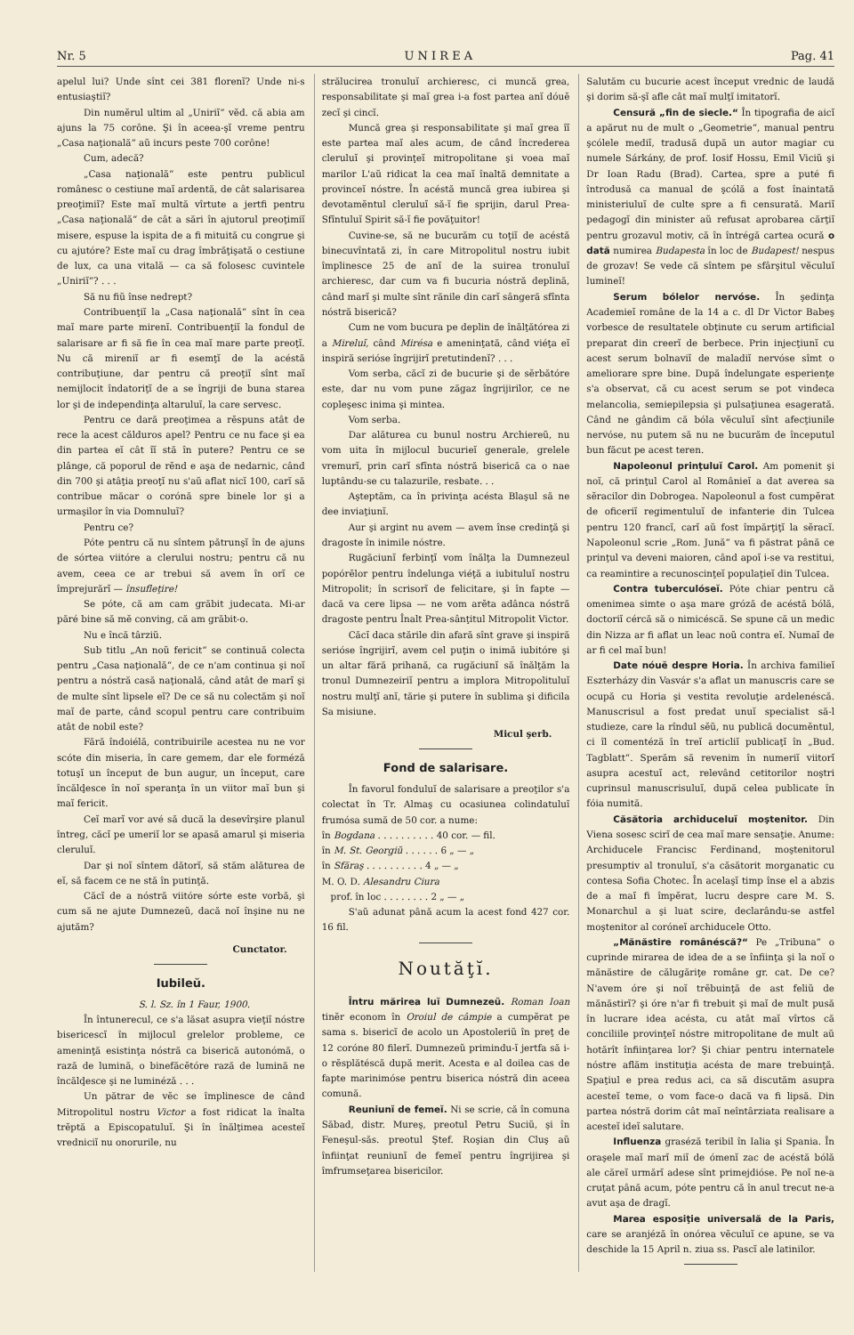Nr. 5 U N I R E A Pag. 41
apelul lui? Unde sînt cei 381 florenĭ? Unde ni-s entusiaştiĭ?
Din numĕrul ultim al „Uniriĭ“ vĕd. că abia am ajuns la 75 corône. Şi în aceea-şĭ vreme pentru „Casa naţională“ aŭ incurs peste 700 corône!
Cum, adecă?
„Casa naţională“ este pentru publicul românesc o cestiune maĭ ardentă, de cât salarisarea preoţimiĭ? Este maĭ multă vîrtute a jertfi pentru „Casa naţională“ de cât a sări în ajutorul preoţimiĭ misere, espuse la ispita de a fi mituită cu congrue şi cu ajutóre? Este maĭ cu drag îmbrăţişată o cestiune de lux, ca una vitală — ca să folosesc cuvintele „Uniriĭ“? . . .
Să nu fiŭ înse nedrept?
Contribuenţiĭ la „Casa naţională“ sînt în cea maĭ mare parte mirenĭ. Contribuenţiĭ la fondul de salarisare ar fi să fie în cea maĭ mare parte preoţĭ. Nu că mireniĭ ar fi esemţĭ de la acéstă contribuţiune, dar pentru că preoţiĭ sînt maĭ nemijlocit îndatoriţĭ de a se îngriji de buna starea lor şi de independinţa altaruluĭ, la care servesc.
Pentru ce dară preoţimea a rĕspuns atât de rece la acest călduros apel? Pentru ce nu face şi ea din partea eĭ cât îĭ stă în putere? Pentru ce se plânge, că poporul de rĕnd e aşa de nedarnic, când din 700 şi atâţia preoţĭ nu s'aŭ aflat nicĭ 100, carĭ să contribue măcar o corónă spre binele lor şi a urmaşilor în via Domnuluĭ?
Pentru ce?
Póte pentru că nu sîntem pătrunşĭ în de ajuns de sórtea viitóre a clerului nostru; pentru că nu avem, ceea ce ar trebui să avem în orĭ ce împrejurărĭ — însufleţire!
Se póte, că am cam grăbit judecata. Mi-ar păré bine să mĕ conving, că am grăbit-o.
Nu e încă târziŭ.
Sub titlu „An noŭ fericit“ se continuă colecta pentru „Casa naţională“, de ce n'am continua şi noĭ pentru a nóstră casă naţională, când atât de marĭ şi de multe sînt lipsele eĭ? De ce să nu colectăm şi noĭ maĭ de parte, când scopul pentru care contribuim atât de nobil este?
Fără îndoiélă, contribuirile acestea nu ne vor scóte din miseria, în care gemem, dar ele formézǎ totuşĭ un început de bun augur, un început, care încălḑesce în noĭ speranţa în un viitor maĭ bun şi maĭ fericit.
Ceĭ marĭ vor avé să ducă la desevîrşire planul întreg, căcĭ pe umeriĭ lor se apasă amarul şi miseria cleruluĭ.
Dar şi noĭ sîntem dătorĭ, să stăm alăturea de eĭ, să facem ce ne stă în putinţă.
Căcĭ de a nóstră viitóre sórte este vorbă, şi cum să ne ajute Dumnezeŭ, dacă noĭ înşine nu ne ajutăm?
Cunctator.
Iubileŭ.
S. l. Sz. în 1 Faur, 1900.
În întunerecul, ce s'a lăsat asupra vieţiĭ nóstre bisericescĭ în mijlocul grelelor probleme, ce ameninţă esistinţa nóstră ca biserică autonómă, o rază de lumină, o binefăcĕtóre rază de lumină ne încălḑesce şi ne luminézǎ . . .
Un pătrar de vĕc se împlinesce de când Mitropolitul nostru Victor a fost ridicat la înalta trĕptă a Episcopatuluĭ. Şi în înălţimea acesteĭ vredniciĭ nu onorurile, nu
strălucirea tronuluĭ archieresc, ci muncă grea, responsabilitate şi maĭ grea i-a fost partea anĭ dóuĕ zecĭ şi cincĭ.
Muncă grea şi responsabilitate şi maĭ grea îĭ este partea maĭ ales acum, de când încrederea cleruluĭ şi provinţeĭ mitropolitane şi voea maĭ marilor L'aŭ ridicat la cea maĭ înaltă demnitate a provinceĭ nóstre. În acéstă muncă grea iubirea şi devotamĕntul cleruluĭ să-ĭ fie sprijin, darul Prea-Sfîntuluĭ Spirit să-ĭ fie povăţuitor!
Cuvine-se, să ne bucurăm cu toţiĭ de acéstă binecuvîntată zi, în care Mitropolitul nostru iubit împlinesce 25 de anĭ de la suirea tronuluĭ archieresc, dar cum va fi bucuria nóstră deplină, când marĭ şi multe sînt rănile din carĭ sângeră sfînta nóstră biserică?
Cum ne vom bucura pe deplin de înălţătórea zi a Mireluĭ, când Mirésa e ameninţată, când viéţa eĭ inspiră seriόse îngrijirĭ pretutindenĭ? . . .
Vom serba, căcĭ zi de bucurie şi de sĕrbătóre este, dar nu vom pune zăgaz îngrijirilor, ce ne copleşesc inima şi mintea.
Vom serba.
Dar alăturea cu bunul nostru Archiereŭ, nu vom uita în mijlocul bucurieĭ generale, grelele vremurĭ, prin carĭ sfînta nóstră biserică ca o nae luptându-se cu talazurile, resbate. . .
Aşteptăm, ca în privinţa acésta Blaşul să ne dee inviaţiunĭ.
Aur şi argint nu avem — avem înse credinţă şi dragoste în inimile nóstre.
Rugăciunĭ ferbinţĭ vom înălţa la Dumnezeul popórĕlor pentru îndelunga viéţă a iubituluĭ nostru Mitropolit; în scrisorĭ de felicitare, şi în fapte — dacă va cere lipsa — ne vom arĕta adânca nóstră dragoste pentru Înalt Prea-sânţitul Mitropolit Victor.
Căcĭ daca stările din afară sînt grave şi inspiră seriόse îngrijirĭ, avem cel puţin o inimă iubitóre şi un altar fără prihană, ca rugăciunĭ să înălţăm la tronul Dumnezeiriĭ pentru a implora Mitropolituluĭ nostru mulţĭ anĭ, tărie şi putere în sublima şi dificila Sa misiune.
Micul şerb.
Fond de salarisare.
În favorul fonduluĭ de salarisare a preoţilor s'a colectat în Tr. Almaş cu ocasiunea colindatuluĭ frumósa sumă de 50 cor. a nume:
în Bogdana . . . . . . . . . . 40 cor. — fil.
în M. St. Georgiŭ . . . . . . 6 „ — „
în Sfăraş . . . . . . . . . . 4 „ — „
M. O. D. Alesandru Ciura
prof. în loc . . . . . . . . 2 „ — „
S'aŭ adunat până acum la acest fond 427 cor. 16 fil.
Noutăţĭ.
Întru mărirea luĭ Dumnezeŭ. Roman Ioan tinĕr econom în Oroiul de câmpie a cumpĕrat pe sama s. bisericĭ de acolo un Apostoleriŭ în preţ de 12 corόne 80 filerĭ. Dumnezeŭ primindu-ĭ jertfa să i-o rĕsplătéscă după merit. Acesta e al doilea cas de fapte marinimóse pentru biserica nóstră din aceea comună.
Reuniunĭ de femeĭ. Ni se scrie, că în comuna Săbad, distr. Mureş, preotul Petru Suciŭ, şi în Feneşul-săs. preotul Ştef. Roşian din Cluş aŭ înfiinţat reuniunĭ de femeĭ pentru îngrijirea şi îmfrumseţarea bisericilor.
Salutăm cu bucurie acest început vrednic de laudă şi dorim să-şĭ afle cât maĭ mulţĭ imitatorĭ.
Censură „fin de siecle.“ În tipografia de aicĭ a apărut nu de mult o „Geometrie“, manual pentru şcólele mediĭ, tradusă după un autor magiar cu numele Sárkány, de prof. Iosif Hossu, Emil Viciŭ şi Dr Ioan Radu (Brad). Cartea, spre a puté fi întrodusă ca manual de şcólă a fost înaintată ministeriuluĭ de culte spre a fi censurată. Mariĭ pedagogĭ din minister aŭ refusat aprobarea cărţiĭ pentru grozavul motiv, că în întrégă cartea ocură o dată numirea Budapesta în loc de Budapest! nespus de grozav! Se vede că sîntem pe sfârşitul vĕculuĭ lumineĭ!
Serum bólelor nervóse. În şedinţa Academieĭ române de la 14 a c. dl Dr Victor Babeş vorbesce de resultatele obţinute cu serum artificial preparat din creerĭ de berbece. Prin injecţiunĭ cu acest serum bolnaviĭ de maladiĭ nervóse sîmt o ameliorare spre bine. După îndelungate esperienţe s'a observat, că cu acest serum se pot vindeca melancolia, semiepilepsia şi pulsaţiunea esagerată. Când ne gândim că bóla vĕculuĭ sînt afecţiunile nervóse, nu putem să nu ne bucurăm de începutul bun făcut pe acest teren.
Napoleonul prinţuluĭ Carol. Am pomenit şi noĭ, că prinţul Carol al Românieĭ a dat averea sa sĕracilor din Dobrogea. Napoleonul a fost cumpĕrat de oficeriĭ regimentuluĭ de infanterie din Tulcea pentru 120 francĭ, carĭ aŭ fost împărţiţĭ la sĕracĭ. Napoleonul scrie „Rom. Jună“ va fi păstrat până ce prinţul va deveni maioren, când apoĭ i-se va restitui, ca reamintire a recunoscinţeĭ populaţieĭ din Tulcea.
Contra tuberculóseĭ. Póte chiar pentru că omenimea simte o aşa mare grόză de acéstă bólă, doctoriĭ cércă să o nimicéscă. Se spune că un medic din Nizza ar fi aflat un leac noŭ contra eĭ. Numaĭ de ar fi cel maĭ bun!
Date nóuĕ despre Horia. În archiva familieĭ Eszterházy din Vasvár s'a aflat un manuscris care se ocupă cu Horia şi vestita revoluţie ardelenéscă. Manuscrisul a fost predat unuĭ specialist să-l studieze, care la rîndul sĕŭ, nu publică documĕntul, ci îl comentéză în treĭ articliĭ publicaţĭ în „Bud. Tagblatt“. Sperăm să revenim în numeriĭ viitorĭ asupra acestuĭ act, relevând cetitorilor noştri cuprinsul manuscrisuluĭ, după celea publicate în fóia numită.
Căsătoria archiduceluĭ moştenitor. Din Viena sosesc scirĭ de cea maĭ mare sensaţie. Anume: Archiducele Francisc Ferdinand, moştenitorul presumptiv al tronuluĭ, s'a căsătorit morganatic cu contesa Sofia Chotec. În acelaşĭ timp înse el a abzis de a maĭ fi împĕrat, lucru despre care M. S. Monarchul a şi luat scire, declarându-se astfel moştenitor al corόneĭ archiducele Otto.
„Mănăstire românéscă?“ Pe „Tribuna“ o cuprinde mirarea de idea de a se înfiinţa şi la noĭ o mănăstire de călugăriţe române gr. cat. De ce? N'avem óre şi noĭ trĕbuinţă de ast feliŭ de mănăstirĭ? şi óre n'ar fi trebuit şi maĭ de mult pusă în lucrare idea acésta, cu atât maĭ vîrtos că conciliile provinţeĭ nóstre mitropolitane de mult aŭ hotărît înfiinţarea lor? Şi chiar pentru internatele nóstre aflăm instituţia acésta de mare trebuinţă. Spaţiul e prea redus aci, ca să discutăm asupra acesteĭ teme, o vom face-o dacă va fi lipsă. Din partea nóstră dorim cât maĭ neîntârziata realisare a acesteĭ ideĭ salutare.
Influenza graséză teribil în Ialia şi Spania. În oraşele maĭ marĭ miĭ de ómenĭ zac de acéstă bólă ale căreĭ urmărĭ adese sînt primejdióse. Pe noĭ ne-a cruţat până acum, póte pentru că în anul trecut ne-a avut aşa de dragĭ.
Marea esposiţie universală de la Paris, care se aranjéză în onórea vĕculuĭ ce apune, se va deschide la 15 April n. ziua ss. Pascĭ ale latinilor.